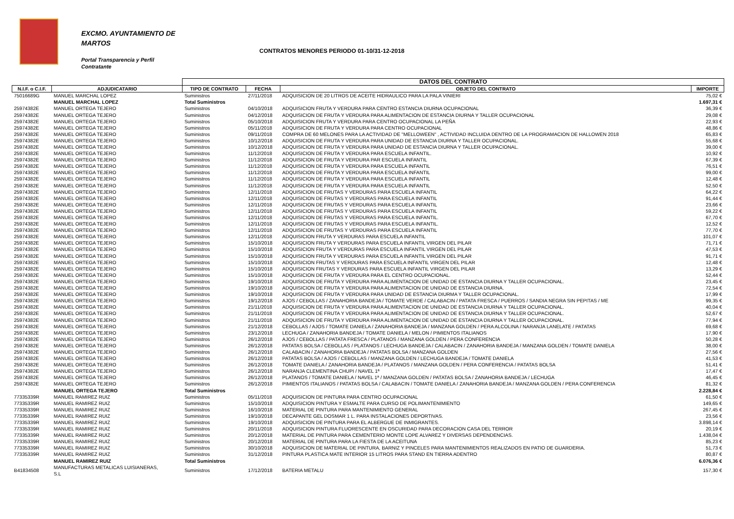EXCMO. AYUNTAMIENTO DE
MARTOS
CONTRATOS MENORES PERIODO 01-10/31-12-2018
Portal Transparencia y Perfil
Contratante
| | | DATOS DEL CONTRATO | | | |
| N.I.F. o C.I.F. | ADJUDICATARIO | TIPO DE CONTRATO | FECHA | OBJETO DEL CONTRATO | IMPORTE |
| 75016689G | MANUEL MARCHAL LOPEZ | Suministros | 27/11/2018 | ADQUISICION DE 20 LITROS DE ACEITE HIDRAULICO PARA LA PALA VINIERI | 75,02 € |
| | MANUEL MARCHAL LOPEZ | Total Suministros | | | 1.697,31 € |
| 25974382E | MANUEL ORTEGA TEJERO | Suministros | 04/10/2018 | ADQUISICION FRUTA Y VERDURA PARA CENTRO ESTANCIA DIURNA OCUPACIONAL | 36,39 € |
| 25974382E | MANUEL ORTEGA TEJERO | Suministros | 04/12/2018 | ADQUISICION DE FRUTA Y VERDURA PARA ALIMENTACION DE ESTANCIA DIURNA Y TALLER OCUPACIONAL | 29,08 € |
| 25974382E | MANUEL ORTEGA TEJERO | Suministros | 05/10/2018 | ADQUISICION FRUTA Y VERDURA PARA CENTRO OCUPACIONAL LA PEÑA | 22,93 € |
| 25974382E | MANUEL ORTEGA TEJERO | Suministros | 05/11/2018 | ADQUISICION DE FRUTA Y VERDURA PARA CENTRO OCUPACIONAL | 48,86 € |
| 25974382E | MANUEL ORTEGA TEJERO | Suministros | 09/11/2018 | COMPRA DE 60 MELONES PARA LA ACTIVIDAD DE "MELLOWEEN" , ACTIVIDAD INCLUIDA DENTRO DE LA PROGRAMACION DE HALLOWEN 2018 | 65,83 € |
| 25974382E | MANUEL ORTEGA TEJERO | Suministros | 10/12/2018 | ADQUISICION DE FRUTA Y VERDURA PARA UNIDAD DE ESTANCIA DIURNA Y TALLER OCUPACIONAL. | 55,68 € |
| 25974382E | MANUEL ORTEGA TEJERO | Suministros | 10/12/2018 | ADQUISICION DE FRUTA Y VERDURA PARA UNIDAD DE ESTANCIA DIURNA Y TALLER OCUPACIONAL. | 39,00 € |
| 25974382E | MANUEL ORTEGA TEJERO | Suministros | 11/12/2018 | ADQUISICION DE FRUTA Y VERDURA PARA ESCUELA INFANTIL. | 10,92 € |
| 25974382E | MANUEL ORTEGA TEJERO | Suministros | 11/12/2018 | ADQUISICION DE FRUTA Y VERDURA PAR ESCUELA INFANTIL | 67,39 € |
| 25974382E | MANUEL ORTEGA TEJERO | Suministros | 11/12/2018 | ADQUISICION DE FRUTA Y VERDURA PARA ESCUELA INFANTIL | 76,51 € |
| 25974382E | MANUEL ORTEGA TEJERO | Suministros | 11/12/2018 | ADQUISICION DE FRUTA Y VERDURA PARA ESCUELA INFANTIL | 99,00 € |
| 25974382E | MANUEL ORTEGA TEJERO | Suministros | 11/12/2018 | ADQUISICION DE FRUTA Y VERDURA PARA ESCUELA INFANTIL | 12,48 € |
| 25974382E | MANUEL ORTEGA TEJERO | Suministros | 11/12/2018 | ADQUISICION DE FRUTA Y VERDURA PARA ESCUELA INFANTIL | 52,50 € |
| 25974382E | MANUEL ORTEGA TEJERO | Suministros | 12/11/2018 | ADQUISICION DE FRUTAS Y VERDURAS PARA ESCUELA INFANTIL | 64,22 € |
| 25974382E | MANUEL ORTEGA TEJERO | Suministros | 12/11/2018 | ADQUISICION DE FRUTAS Y VERDURAS PARA ESCUELA INFANTIL | 91,44 € |
| 25974382E | MANUEL ORTEGA TEJERO | Suministros | 12/11/2018 | ADQUISICION DE FRUTAS Y VERDURAS PARA ESCUELA INFANTIL | 23,66 € |
| 25974382E | MANUEL ORTEGA TEJERO | Suministros | 12/11/2018 | ADQUISICION DE FRUTAS Y VERDURAS PARA ESCUELA INFANTIL | 59,22 € |
| 25974382E | MANUEL ORTEGA TEJERO | Suministros | 12/11/2018 | ADQUISICION DE FRUTAS Y VERDURAS PARA ESCUELA INFANTIL. | 67,70 € |
| 25974382E | MANUEL ORTEGA TEJERO | Suministros | 12/11/2018 | ADQUISICION DE FRUTAS Y VERDURAS PARA ESCUELA INFANTIL. | 12,52 € |
| 25974382E | MANUEL ORTEGA TEJERO | Suministros | 12/11/2018 | ADQUISICION DE FRUTAS Y VERDURAS PARA ESCUELA INFANTIL | 77,70 € |
| 25974382E | MANUEL ORTEGA TEJERO | Suministros | 12/11/2018 | ADQUISICION FRUTA Y VERDURAS PARA ESCUELA INFANTIL | 101,07 € |
| 25974382E | MANUEL ORTEGA TEJERO | Suministros | 15/10/2018 | ADQUISICION FRUTA Y VERDURAS PARA ESCUELA INFANTIL VIRGEN DEL PILAR | 71,71 € |
| 25974382E | MANUEL ORTEGA TEJERO | Suministros | 15/10/2018 | ADQUISICION FRUTA Y VERDURAS PARA ESCUELA INFANTIL VIRGEN DEL PILAR | 47,53 € |
| 25974382E | MANUEL ORTEGA TEJERO | Suministros | 15/10/2018 | ADQUISICION FRUTA Y VERDURAS PARA ESCUELA INFANTIL VIRGEN DEL PILAR | 91,71 € |
| 25974382E | MANUEL ORTEGA TEJERO | Suministros | 15/10/2018 | ADQUISICION FRUTAS Y VERDURAS PARA ESCUELA INFANTIL VIRGEN DEL PILAR | 12,48 € |
| 25974382E | MANUEL ORTEGA TEJERO | Suministros | 15/10/2018 | ADQUISICION FRUTAS Y VERDURAS PARA ESCUELA INFANTIL VIRGEN DEL PILAR | 13,29 € |
| 25974382E | MANUEL ORTEGA TEJERO | Suministros | 15/10/2018 | ADQUISICION DE FRUTA Y VERDURA PARA EL CENTRO OCUPACIONAL. | 52,44 € |
| 25974382E | MANUEL ORTEGA TEJERO | Suministros | 19/10/2018 | ADQUISICION DE FRUTA Y VERDURA PARA ALIMENTACION DE UNIDAD DE ESTANCIA DIURNA Y TALLER OCUPACIONAL. | 23,45 € |
| 25974382E | MANUEL ORTEGA TEJERO | Suministros | 19/10/2018 | ADQUISICION DE FRUTA Y VERDURA PARA ALIMENTACION DE UNIDAD DE ESTANCIA DIURNA. | 72,54 € |
| 25974382E | MANUEL ORTEGA TEJERO | Suministros | 19/10/2018 | ADQUISICION DE FRUTA Y VERDURA PARA UNIDAD DE ESTANCIA DIURMA Y TALLER OCUPACIONAL. | 17,99 € |
| 25974382E | MANUEL ORTEGA TEJERO | Suministros | 19/12/2018 | AJOS / CEBOLLAS / ZANAHORIA BANDEJA / TOMATE VERDE / CALABACIN / PATATA FRESCA / PUERROS / SANDIA NEGRA SIN PEPITAS / ME | 99,35 € |
| 25974382E | MANUEL ORTEGA TEJERO | Suministros | 21/11/2018 | ADQUISICION DE FRUTA Y VERDURA PARA ALIMENTACION DE UNIDAD DE ESTANCIA DIURNA Y TALLER OCUPACIONAL. | 40,04 € |
| 25974382E | MANUEL ORTEGA TEJERO | Suministros | 21/11/2018 | ADQUISICION DE FRUTA Y VERDURA PARA ALIMENTACION DE UNIDAD DE ESTANCIA DIURNA Y TALLER OCUPACIONAL. | 52,67 € |
| 25974382E | MANUEL ORTEGA TEJERO | Suministros | 21/11/2018 | ADQUISICION DE FRUTA Y VERDURA PARA ALIMENTACION DE UNIDAD DE ESTANCIA DIURNA Y TALLER OCUPACIONAL. | 77,94 € |
| 25974382E | MANUEL ORTEGA TEJERO | Suministros | 21/12/2018 | CEBOLLAS / AJOS / TOMATE DANIELA / ZANAHORIA BANDEJA / MANZANA GOLDEN / PERA ALCOLINA / NARANJA LANELATE / PATATAS | 69,68 € |
| 25974382E | MANUEL ORTEGA TEJERO | Suministros | 23/12/2018 | LECHUGA / ZANAHORIA BANDEJA / TOMATE DANIELA / MELON / PIMIENTOS ITALIANOS | 17,90 € |
| 25974382E | MANUEL ORTEGA TEJERO | Suministros | 26/12/2018 | AJOS / CEBOLLAS / PATATA FRESCA / PLATANOS / MANZANA GOLDEN / PERA CONFERENCIA | 50,28 € |
| 25974382E | MANUEL ORTEGA TEJERO | Suministros | 26/12/2018 | PATATAS BOLSA / CEBOLLAS / PLATANOS / LECHUGA BANDEJA / CALABACIN / ZANAHORIA BANDEJA / MANZANA GOLDEN / TOMATE DANIELA | 38,00 € |
| 25974382E | MANUEL ORTEGA TEJERO | Suministros | 26/12/2018 | CALABACIN / ZANAHORIA BANDEJA / PATATAS BOLSA / MANZANA GOLDEN | 27,56 € |
| 25974382E | MANUEL ORTEGA TEJERO | Suministros | 26/12/2018 | PATATAS BOLSA / AJOS / CEBOLLAS / MANZANA GOLDEN / LECHUGA BANDEJA / TOMATE DANIELA | 41,53 € |
| 25974382E | MANUEL ORTEGA TEJERO | Suministros | 26/12/2018 | TOMATE DANIELA / ZANAHORIA BANDEJA / PLATANOS / MANZANA GOLDEN / PERA CONFERENCIA / PATATAS BOLSA | 51,41 € |
| 25974382E | MANUEL ORTEGA TEJERO | Suministros | 26/12/2018 | NARANJA CLEMENTINA CHUPI / NAVEL 1ª | 17,47 € |
| 25974382E | MANUEL ORTEGA TEJERO | Suministros | 26/12/2018 | PLATANOS / TOMATE DANIELA / NAVEL 1ª / MANZANA GOLDEN / PATATAS BOLSA / ZANAHORIA BANDEJA / LECHUGA | 46,45 € |
| 25974382E | MANUEL ORTEGA TEJERO | Suministros | 26/12/2018 | PIMIENTOS ITALIANOS / PATATAS BOLSA / CALABACIN / TOMATE DANIELA / ZANAHORIA BANDEJA / MANZANA GOLDEN / PERA CONFERENCIA | 81,32 € |
| | MANUEL ORTEGA TEJERO | Total Suministros | | | 2.228,84 € |
| 77335339R | MANUEL RAMIREZ RUIZ | Suministros | 05/11/2018 | ADQUISICION DE PINTURA PARA CENTRO OCUPACIONAL | 61,50 € |
| 77335339R | MANUEL RAMIREZ RUIZ | Suministros | 15/10/2018 | ADQUISICION PINTURA Y ESMALTE PARA CURSO DE POLIMANTENIMIENTO | 149,65 € |
| 77335339R | MANUEL RAMIREZ RUIZ | Suministros | 16/10/2018 | MATERIAL DE PINTURA PARA MANTENIMIENTO GENERAL | 267,45 € |
| 77335339R | MANUEL RAMIREZ RUIZ | Suministros | 19/10/2018 | DECAPANTE GEL DOSMAR 1 L. PARA INSTALACIONES DEPORTIVAS. | 23,56 € |
| 77335339R | MANUEL RAMIREZ RUIZ | Suministros | 19/10/2018 | ADQUISICION DE PINTURA PARA EL ALBERGUE DE INMIGRANTES. | 3.898,14 € |
| 77335339R | MANUEL RAMIREZ RUIZ | Suministros | 20/11/2018 | ADQUISICION PINTURA FLUORESCENTE EN OSCURIDAD PARA DECORACION CASA DEL TERROR | 20,19 € |
| 77335339R | MANUEL RAMIREZ RUIZ | Suministros | 20/12/2018 | MATERIAL DE PINTURA PARA CEMENTERIO MONTE LOPE ALVAREZ Y DIVERSAS DEPENDENCIAS. | 1.438,04 € |
| 77335339R | MANUEL RAMIREZ RUIZ | Suministros | 20/12/2018 | MATERIAL DE PINTURA PARA LA FIESTA DE LA ACEITUNA | 85,23 € |
| 77335339R | MANUEL RAMIREZ RUIZ | Suministros | 30/10/2018 | ADQUISICION DE MATERIAL DE PINTURA, BARNIZ Y PINCELES PARA MANTENIMIENTOS REALIZADOS EN PATIO DE GUARDERIA. | 51,73 € |
| 77335339R | MANUEL RAMIREZ RUIZ | Suministros | 31/12/2018 | PINTURA PLASTICA MATE INTERIOR 15 LITROS PARA STAND EN TIERRA ADENTRO | 80,87 € |
| | MANUEL RAMIREZ RUIZ | Total Suministros | | | 6.076,36 € |
| B41834508 | MANUFACTURAS METALICAS LUISIANERAS, S.L | Suministros | 17/12/2018 | BATERIA METALU | 157,30 € |